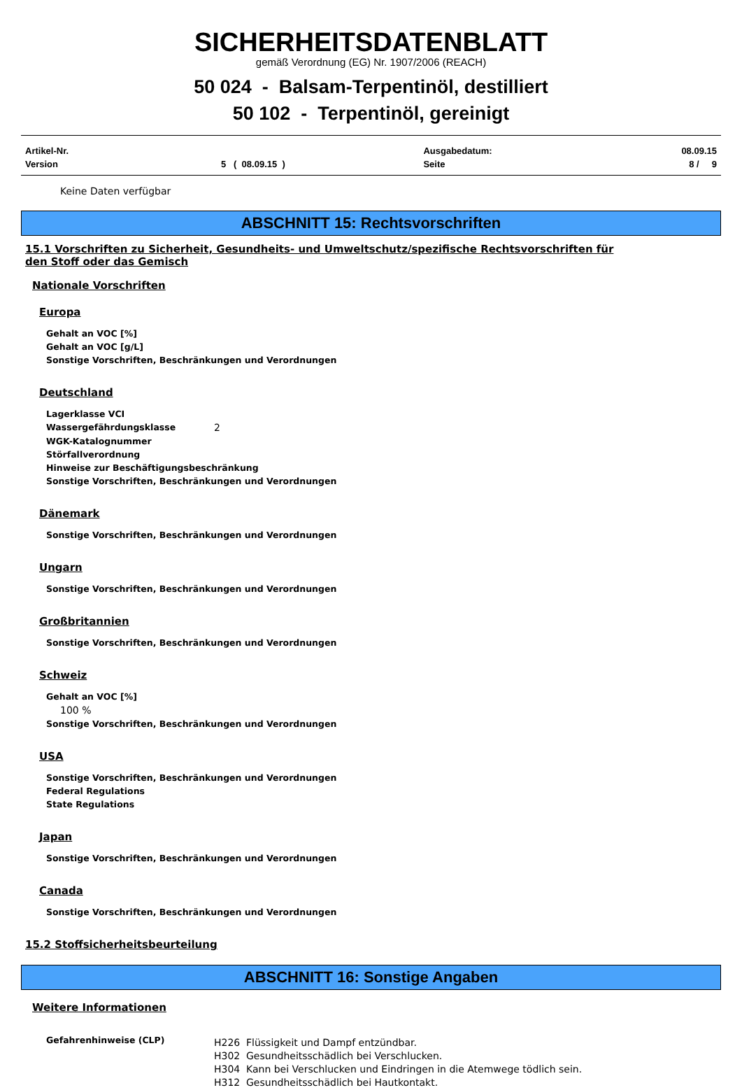SICHERHEITSDATENBLATT
gemäß Verordnung (EG) Nr. 1907/2006 (REACH)
50 024 - Balsam-Terpentinöl, destilliert
50 102 - Terpentinöl, gereinigt
| Artikel-Nr. | | Ausgabedatum: | 08.09.15 |
| Version | 5 ( 08.09.15 ) | Seite | 8 / 9 |
Keine Daten verfügbar
ABSCHNITT 15: Rechtsvorschriften
15.1 Vorschriften zu Sicherheit, Gesundheits- und Umweltschutz/spezifische Rechtsvorschriften für
den Stoff oder das Gemisch
Nationale Vorschriften
Europa
Gehalt an VOC [%]
Gehalt an VOC [g/L]
Sonstige Vorschriften, Beschränkungen und Verordnungen
Deutschland
Lagerklasse VCI
Wassergefährdungsklasse 2
WGK-Katalognummer
Störfallverordnung
Hinweise zur Beschäftigungsbeschränkung
Sonstige Vorschriften, Beschränkungen und Verordnungen
Dänemark
Sonstige Vorschriften, Beschränkungen und Verordnungen
Ungarn
Sonstige Vorschriften, Beschränkungen und Verordnungen
Großbritannien
Sonstige Vorschriften, Beschränkungen und Verordnungen
Schweiz
Gehalt an VOC [%]
100 %
Sonstige Vorschriften, Beschränkungen und Verordnungen
USA
Sonstige Vorschriften, Beschränkungen und Verordnungen
Federal Regulations
State Regulations
Japan
Sonstige Vorschriften, Beschränkungen und Verordnungen
Canada
Sonstige Vorschriften, Beschränkungen und Verordnungen
15.2 Stoffsicherheitsbeurteilung
ABSCHNITT 16: Sonstige Angaben
Weitere Informationen
Gefahrenhinweise (CLP)
H226 Flüssigkeit und Dampf entzündbar.
H302 Gesundheitsschädlich bei Verschlucken.
H304 Kann bei Verschlucken und Eindringen in die Atemwege tödlich sein.
H312 Gesundheitsschädlich bei Hautkontakt.